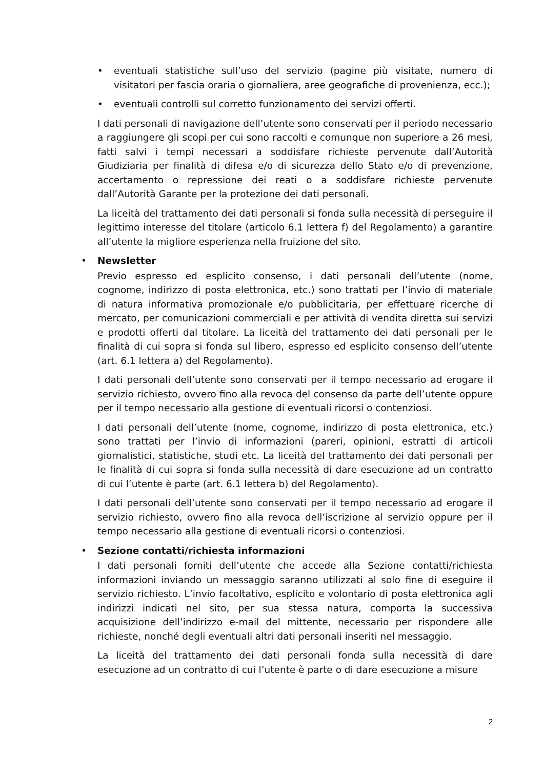•
eventuali statistiche sull’uso del servizio (pagine più visitate, numero di visitatori per fascia oraria o giornaliera, aree geografiche di provenienza, ecc.);
•
eventuali controlli sul corretto funzionamento dei servizi offerti.
I dati personali di navigazione dell’utente sono conservati per il periodo necessario a raggiungere gli scopi per cui sono raccolti e comunque non superiore a 26 mesi, fatti salvi i tempi necessari a soddisfare richieste pervenute dall’Autorità Giudiziaria per finalità di difesa e/o di sicurezza dello Stato e/o di prevenzione, accertamento o repressione dei reati o a soddisfare richieste pervenute dall’Autorità Garante per la protezione dei dati personali.
La liceità del trattamento dei dati personali si fonda sulla necessità di perseguire il legittimo interesse del titolare (articolo 6.1 lettera f) del Regolamento) a garantire all’utente la migliore esperienza nella fruizione del sito.
•
Newsletter
Previo espresso ed esplicito consenso, i dati personali dell’utente (nome, cognome, indirizzo di posta elettronica, etc.) sono trattati per l’invio di materiale di natura informativa promozionale e/o pubblicitaria, per effettuare ricerche di mercato, per comunicazioni commerciali e per attività di vendita diretta sui servizi e prodotti offerti dal titolare. La liceità del trattamento dei dati personali per le finalità di cui sopra si fonda sul libero, espresso ed esplicito consenso dell’utente (art. 6.1 lettera a) del Regolamento).
I dati personali dell’utente sono conservati per il tempo necessario ad erogare il servizio richiesto, ovvero fino alla revoca del consenso da parte dell’utente oppure per il tempo necessario alla gestione di eventuali ricorsi o contenziosi.
I dati personali dell’utente (nome, cognome, indirizzo di posta elettronica, etc.) sono trattati per l’invio di informazioni (pareri, opinioni, estratti di articoli giornalistici, statistiche, studi etc. La liceità del trattamento dei dati personali per le finalità di cui sopra si fonda sulla necessità di dare esecuzione ad un contratto di cui l’utente è parte (art. 6.1 lettera b) del Regolamento).
I dati personali dell’utente sono conservati per il tempo necessario ad erogare il servizio richiesto, ovvero fino alla revoca dell’iscrizione al servizio oppure per il tempo necessario alla gestione di eventuali ricorsi o contenziosi.
•
Sezione contatti/richiesta informazioni
I dati personali forniti dell’utente che accede alla Sezione contatti/richiesta informazioni inviando un messaggio saranno utilizzati al solo fine di eseguire il servizio richiesto. L’invio facoltativo, esplicito e volontario di posta elettronica agli indirizzi indicati nel sito, per sua stessa natura, comporta la successiva acquisizione dell’indirizzo e-mail del mittente, necessario per rispondere alle richieste, nonché degli eventuali altri dati personali inseriti nel messaggio.
La liceità del trattamento dei dati personali fonda sulla necessità di dare esecuzione ad un contratto di cui l’utente è parte o di dare esecuzione a misure
2